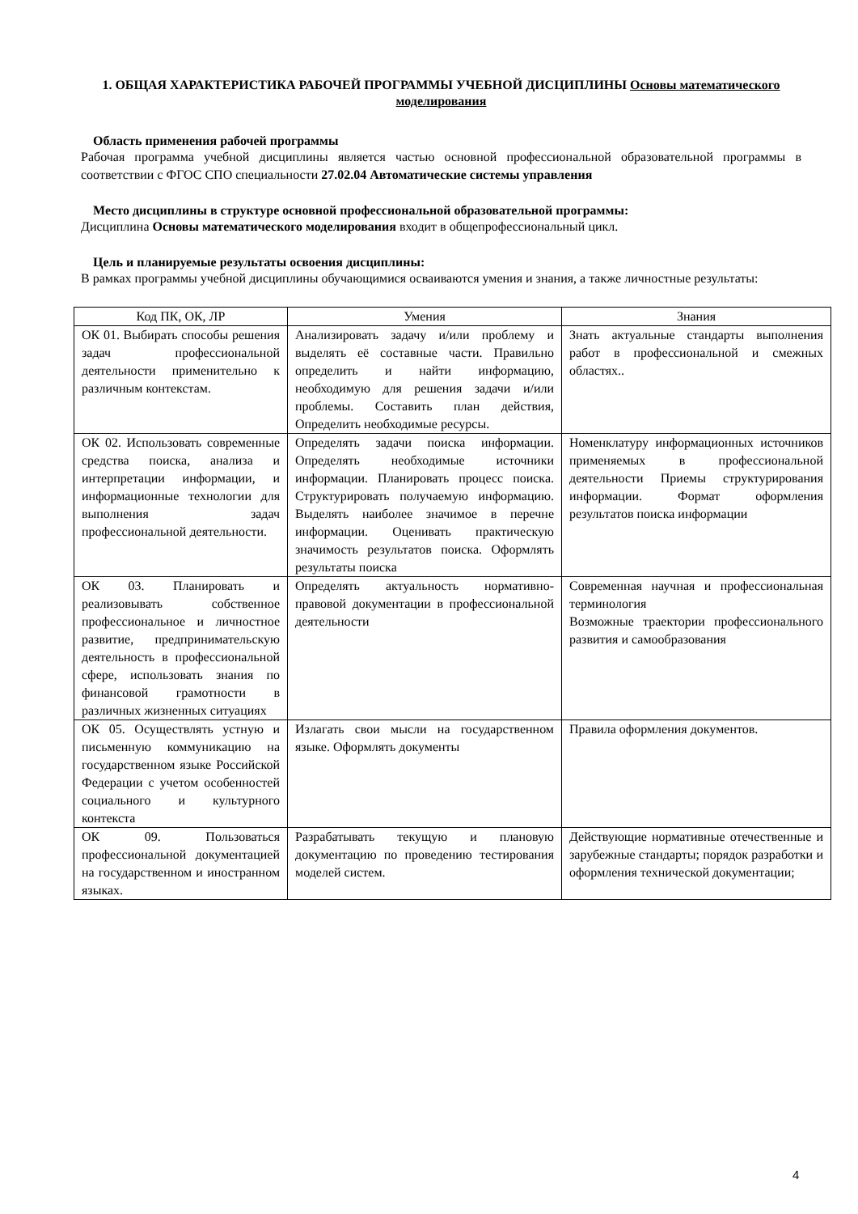1. ОБЩАЯ ХАРАКТЕРИСТИКА РАБОЧЕЙ ПРОГРАММЫ УЧЕБНОЙ ДИСЦИПЛИНЫ Основы математического моделирования
Область применения рабочей программы
Рабочая программа учебной дисциплины является частью основной профессиональной образовательной программы в соответствии с ФГОС СПО специальности 27.02.04 Автоматические системы управления
Место дисциплины в структуре основной профессиональной образовательной программы:
Дисциплина Основы математического моделирования входит в общепрофессиональный цикл.
Цель и планируемые результаты освоения дисциплины:
В рамках программы учебной дисциплины обучающимися осваиваются умения и знания, а также личностные результаты:
| Код ПК, ОК, ЛР | Умения | Знания |
| --- | --- | --- |
| ОК 01. Выбирать способы решения задач профессиональной деятельности применительно к различным контекстам. | Анализировать задачу и/или проблему и выделять её составные части. Правильно определить и найти информацию, необходимую для решения задачи и/или проблемы. Составить план действия, Определить необходимые ресурсы. | Знать актуальные стандарты выполнения работ в профессиональной и смежных областях.. |
| ОК 02. Использовать современные средства поиска, анализа и интерпретации информации, и информационные технологии для выполнения задач профессиональной деятельности. | Определять задачи поиска информации. Определять необходимые источники информации. Планировать процесс поиска. Структурировать получаемую информацию. Выделять наиболее значимое в перечне информации. Оценивать практическую значимость результатов поиска. Оформлять результаты поиска | Номенклатуру информационных источников применяемых в профессиональной деятельности Приемы структурирования информации. Формат оформления результатов поиска информации |
| ОК 03. Планировать и реализовывать собственное профессиональное и личностное развитие, предпринимательскую деятельность в профессиональной сфере, использовать знания по финансовой грамотности в различных жизненных ситуациях | Определять актуальность нормативно-правовой документации в профессиональной деятельности | Современная научная и профессиональная терминология Возможные траектории профессионального развития и самообразования |
| ОК 05. Осуществлять устную и письменную коммуникацию на государственном языке Российской Федерации с учетом особенностей социального и культурного контекста | Излагать свои мысли на государственном языке. Оформлять документы | Правила оформления документов. |
| ОК 09. Пользоваться профессиональной документацией на государственном и иностранном языках. | Разрабатывать текущую и плановую документацию по проведению тестирования моделей систем. | Действующие нормативные отечественные и зарубежные стандарты; порядок разработки и оформления технической документации; |
4